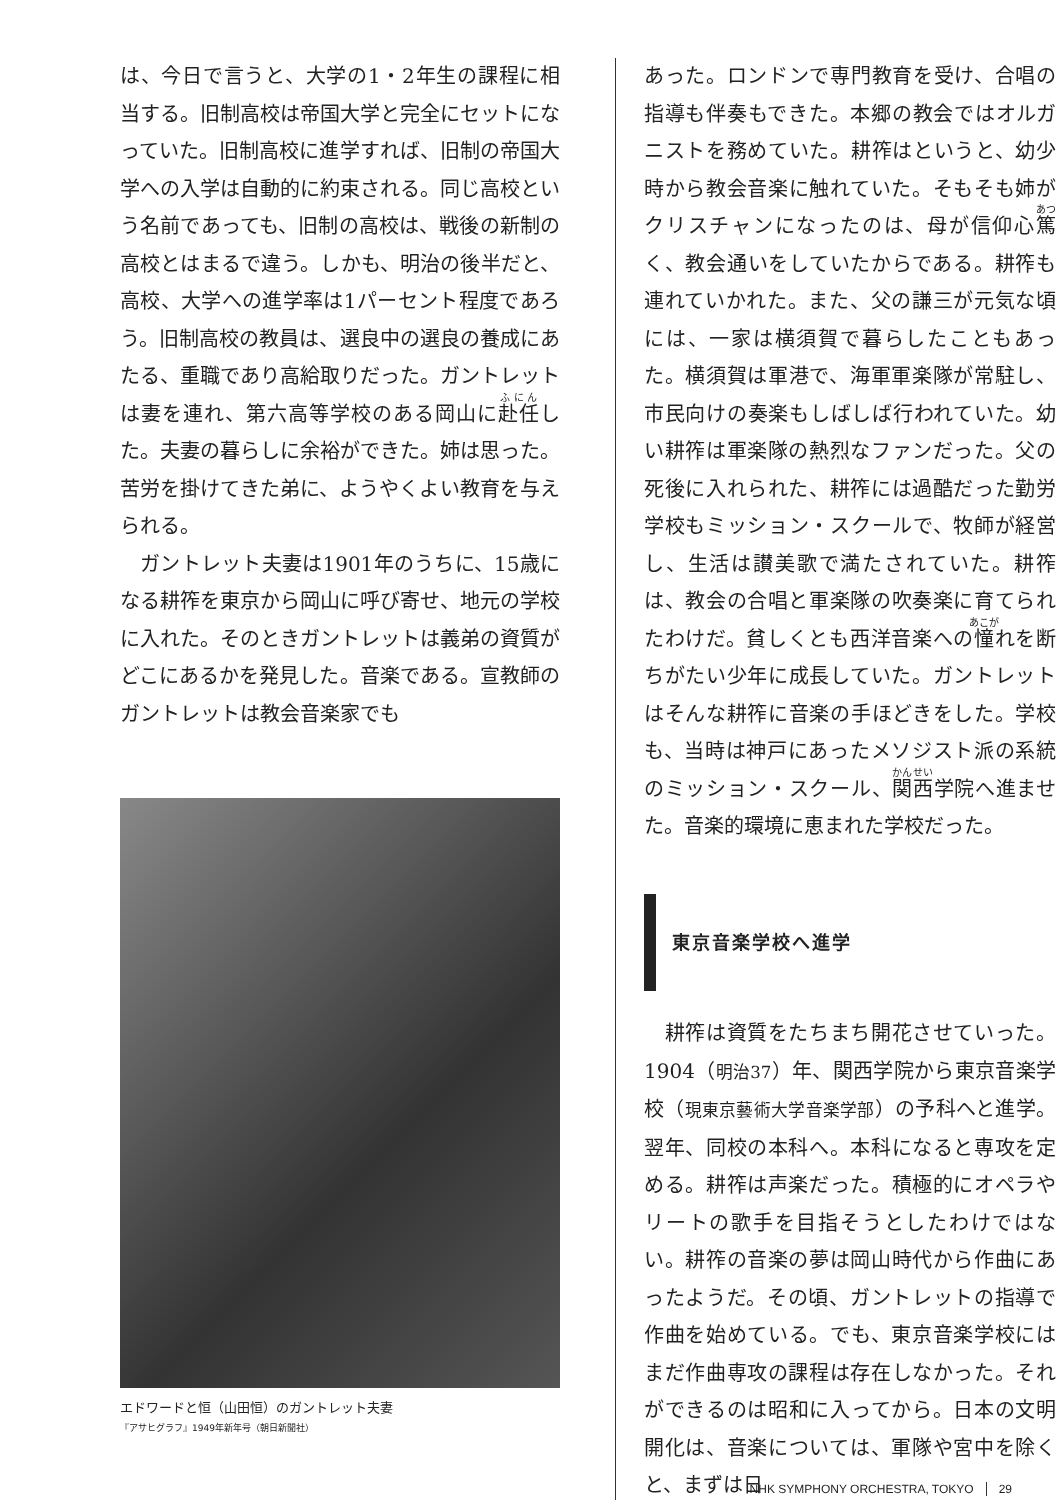は、今日で言うと、大学の1・2年生の課程に相当する。旧制高校は帝国大学と完全にセットになっていた。旧制高校に進学すれば、旧制の帝国大学への入学は自動的に約束される。同じ高校という名前であっても、旧制の高校は、戦後の新制の高校とはまるで違う。しかも、明治の後半だと、高校、大学への進学率は1パーセント程度であろう。旧制高校の教員は、選良中の選良の養成にあたる、重職であり高給取りだった。ガントレットは妻を連れ、第六高等学校のある岡山に赴任した。夫妻の暮らしに余裕ができた。姉は思った。苦労を掛けてきた弟に、ようやくよい教育を与えられる。
　ガントレット夫妻は1901年のうちに、15歳になる耕筰を東京から岡山に呼び寄せ、地元の学校に入れた。そのときガントレットは義弟の資質がどこにあるかを発見した。音楽である。宣教師のガントレットは教会音楽家でも
エドワードと恒（山田恒）のガントレット夫妻
『アサヒグラフ』1949年新年号（朝日新聞社）
あった。ロンドンで専門教育を受け、合唱の指導も伴奏もできた。本郷の教会ではオルガニストを務めていた。耕筰はというと、幼少時から教会音楽に触れていた。そもそも姉がクリスチャンになったのは、母が信仰心篤く、教会通いをしていたからである。耕筰も連れていかれた。また、父の謙三が元気な頃には、一家は横須賀で暮らしたこともあった。横須賀は軍港で、海軍軍楽隊が常駐し、市民向けの奏楽もしばしば行われていた。幼い耕筰は軍楽隊の熱烈なファンだった。父の死後に入れられた、耕筰には過酷だった勤労学校もミッション・スクールで、牧師が経営し、生活は讃美歌で満たされていた。耕筰は、教会の合唱と軍楽隊の吹奏楽に育てられたわけだ。貧しくとも西洋音楽への憧れを断ちがたい少年に成長していた。ガントレットはそんな耕筰に音楽の手ほどきをした。学校も、当時は神戸にあったメソジスト派の系統のミッション・スクール、関西学院へ進ませた。音楽的環境に恵まれた学校だった。
東京音楽学校へ進学
　耕筰は資質をたちまち開花させていった。1904（明治37）年、関西学院から東京音楽学校（現東京藝術大学音楽学部）の予科へと進学。翌年、同校の本科へ。本科になると専攻を定める。耕筰は声楽だった。積極的にオペラやリートの歌手を目指そうとしたわけではない。耕筰の音楽の夢は岡山時代から作曲にあったようだ。その頃、ガントレットの指導で作曲を始めている。でも、東京音楽学校にはまだ作曲専攻の課程は存在しなかった。それができるのは昭和に入ってから。日本の文明開化は、音楽については、軍隊や宮中を除くと、まずは日
NHK SYMPHONY ORCHESTRA, TOKYO 29